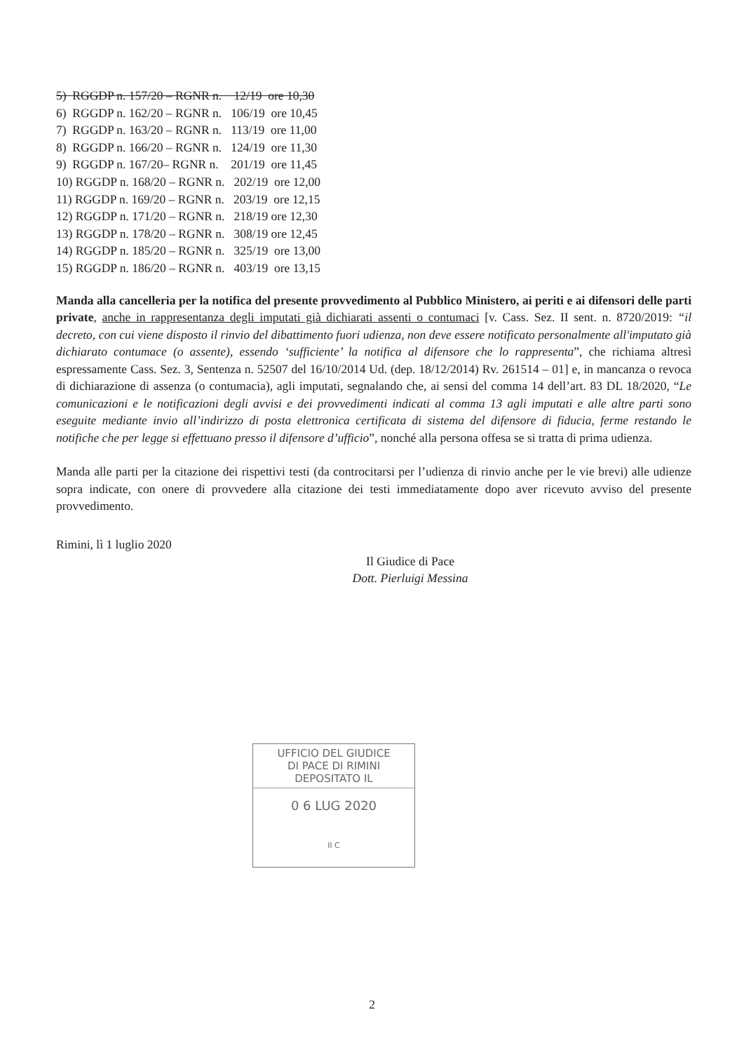5) RGGDP n. 157/20 – RGNR n. 12/19 ore 10,30
6) RGGDP n. 162/20 – RGNR n. 106/19 ore 10,45
7) RGGDP n. 163/20 – RGNR n. 113/19 ore 11,00
8) RGGDP n. 166/20 – RGNR n. 124/19 ore 11,30
9) RGGDP n. 167/20– RGNR n. 201/19 ore 11,45
10) RGGDP n. 168/20 – RGNR n. 202/19 ore 12,00
11) RGGDP n. 169/20 – RGNR n. 203/19 ore 12,15
12) RGGDP n. 171/20 – RGNR n. 218/19 ore 12,30
13) RGGDP n. 178/20 – RGNR n. 308/19 ore 12,45
14) RGGDP n. 185/20 – RGNR n. 325/19 ore 13,00
15) RGGDP n. 186/20 – RGNR n. 403/19 ore 13,15
Manda alla cancelleria per la notifica del presente provvedimento al Pubblico Ministero, ai periti e ai difensori delle parti private, anche in rappresentanza degli imputati già dichiarati assenti o contumaci [v. Cass. Sez. II sent. n. 8720/2019: “il decreto, con cui viene disposto il rinvio del dibattimento fuori udienza, non deve essere notificato personalmente all'imputato già dichiarato contumace (o assente), essendo ‘sufficiente’ la notifica al difensore che lo rappresenta”, che richiama altresì espressamente Cass. Sez. 3, Sentenza n. 52507 del 16/10/2014 Ud. (dep. 18/12/2014) Rv. 261514 – 01] e, in mancanza o revoca di dichiarazione di assenza (o contumacia), agli imputati, segnalando che, ai sensi del comma 14 dell’art. 83 DL 18/2020, “Le comunicazioni e le notificazioni degli avvisi e dei provvedimenti indicati al comma 13 agli imputati e alle altre parti sono eseguite mediante invio all’indirizzo di posta elettronica certificata di sistema del difensore di fiducia, ferme restando le notifiche che per legge si effettuano presso il difensore d’ufficio”, nonché alla persona offesa se si tratta di prima udienza.
Manda alle parti per la citazione dei rispettivi testi (da controcitarsi per l’udienza di rinvio anche per le vie brevi) alle udienze sopra indicate, con onere di provvedere alla citazione dei testi immediatamente dopo aver ricevuto avviso del presente provvedimento.
Rimini, lì 1 luglio 2020
Il Giudice di Pace
Dott. Pierluigi Messina
UFFICIO DEL GIUDICE
DI PACE DI RIMINI
DEPOSITATO IL
0 6 LUG 2020
Il C
2